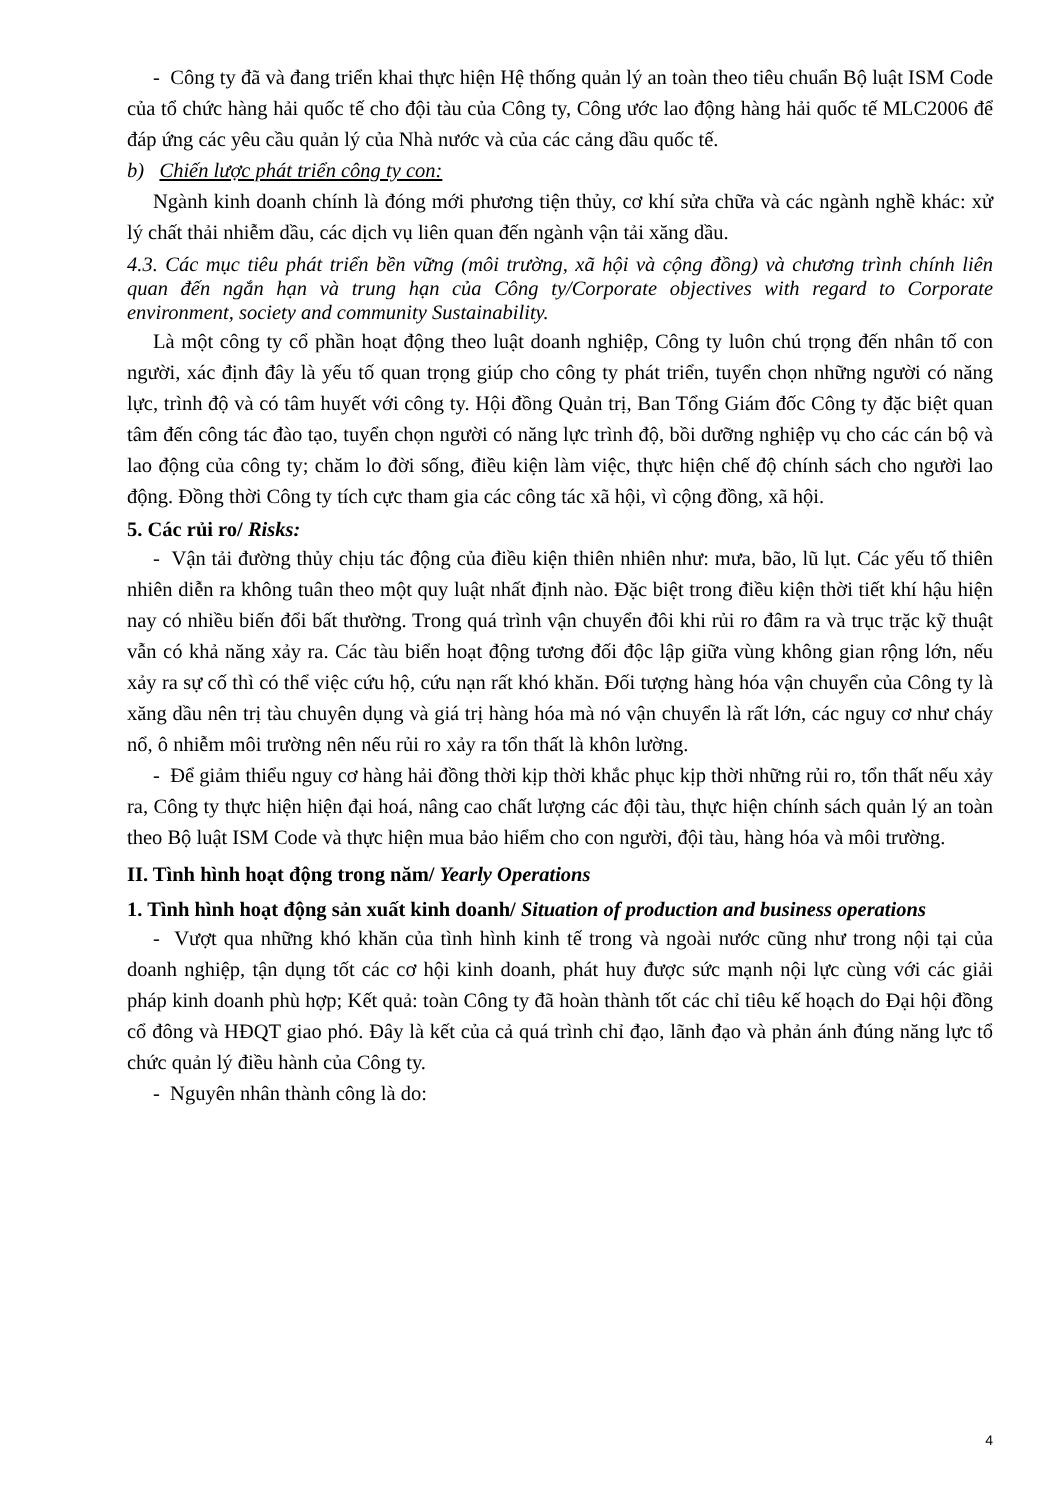- Công ty đã và đang triển khai thực hiện Hệ thống quản lý an toàn theo tiêu chuẩn Bộ luật ISM Code của tổ chức hàng hải quốc tế cho đội tàu của Công ty, Công ước lao động hàng hải quốc tế MLC2006 để đáp ứng các yêu cầu quản lý của Nhà nước và của các cảng dầu quốc tế.
b) Chiến lược phát triển công ty con:
Ngành kinh doanh chính là đóng mới phương tiện thủy, cơ khí sửa chữa và các ngành nghề khác: xử lý chất thải nhiễm dầu, các dịch vụ liên quan đến ngành vận tải xăng dầu.
4.3. Các mục tiêu phát triển bền vững (môi trường, xã hội và cộng đồng) và chương trình chính liên quan đến ngắn hạn và trung hạn của Công ty/Corporate objectives with regard to Corporate environment, society and community Sustainability.
Là một công ty cổ phần hoạt động theo luật doanh nghiệp, Công ty luôn chú trọng đến nhân tố con người, xác định đây là yếu tố quan trọng giúp cho công ty phát triển, tuyển chọn những người có năng lực, trình độ và có tâm huyết với công ty. Hội đồng Quản trị, Ban Tổng Giám đốc Công ty đặc biệt quan tâm đến công tác đào tạo, tuyển chọn người có năng lực trình độ, bồi dưỡng nghiệp vụ cho các cán bộ và lao động của công ty; chăm lo đời sống, điều kiện làm việc, thực hiện chế độ chính sách cho người lao động. Đồng thời Công ty tích cực tham gia các công tác xã hội, vì cộng đồng, xã hội.
5. Các rủi ro/ Risks:
- Vận tải đường thủy chịu tác động của điều kiện thiên nhiên như: mưa, bão, lũ lụt. Các yếu tố thiên nhiên diễn ra không tuân theo một quy luật nhất định nào. Đặc biệt trong điều kiện thời tiết khí hậu hiện nay có nhiều biến đổi bất thường. Trong quá trình vận chuyển đôi khi rủi ro đâm ra và trục trặc kỹ thuật vẫn có khả năng xảy ra. Các tàu biển hoạt động tương đối độc lập giữa vùng không gian rộng lớn, nếu xảy ra sự cố thì có thể việc cứu hộ, cứu nạn rất khó khăn. Đối tượng hàng hóa vận chuyển của Công ty là xăng dầu nên trị tàu chuyên dụng và giá trị hàng hóa mà nó vận chuyển là rất lớn, các nguy cơ như cháy nổ, ô nhiễm môi trường nên nếu rủi ro xảy ra tổn thất là khôn lường.
- Để giảm thiểu nguy cơ hàng hải đồng thời kịp thời khắc phục kịp thời những rủi ro, tổn thất nếu xảy ra, Công ty thực hiện hiện đại hoá, nâng cao chất lượng các đội tàu, thực hiện chính sách quản lý an toàn theo Bộ luật ISM Code và thực hiện mua bảo hiểm cho con người, đội tàu, hàng hóa và môi trường.
II. Tình hình hoạt động trong năm/ Yearly Operations
1. Tình hình hoạt động sản xuất kinh doanh/ Situation of production and business operations
- Vượt qua những khó khăn của tình hình kinh tế trong và ngoài nước cũng như trong nội tại của doanh nghiệp, tận dụng tốt các cơ hội kinh doanh, phát huy được sức mạnh nội lực cùng với các giải pháp kinh doanh phù hợp; Kết quả: toàn Công ty đã hoàn thành tốt các chỉ tiêu kế hoạch do Đại hội đồng cổ đông và HĐQT giao phó. Đây là kết của cả quá trình chỉ đạo, lãnh đạo và phản ánh đúng năng lực tổ chức quản lý điều hành của Công ty.
- Nguyên nhân thành công là do:
4